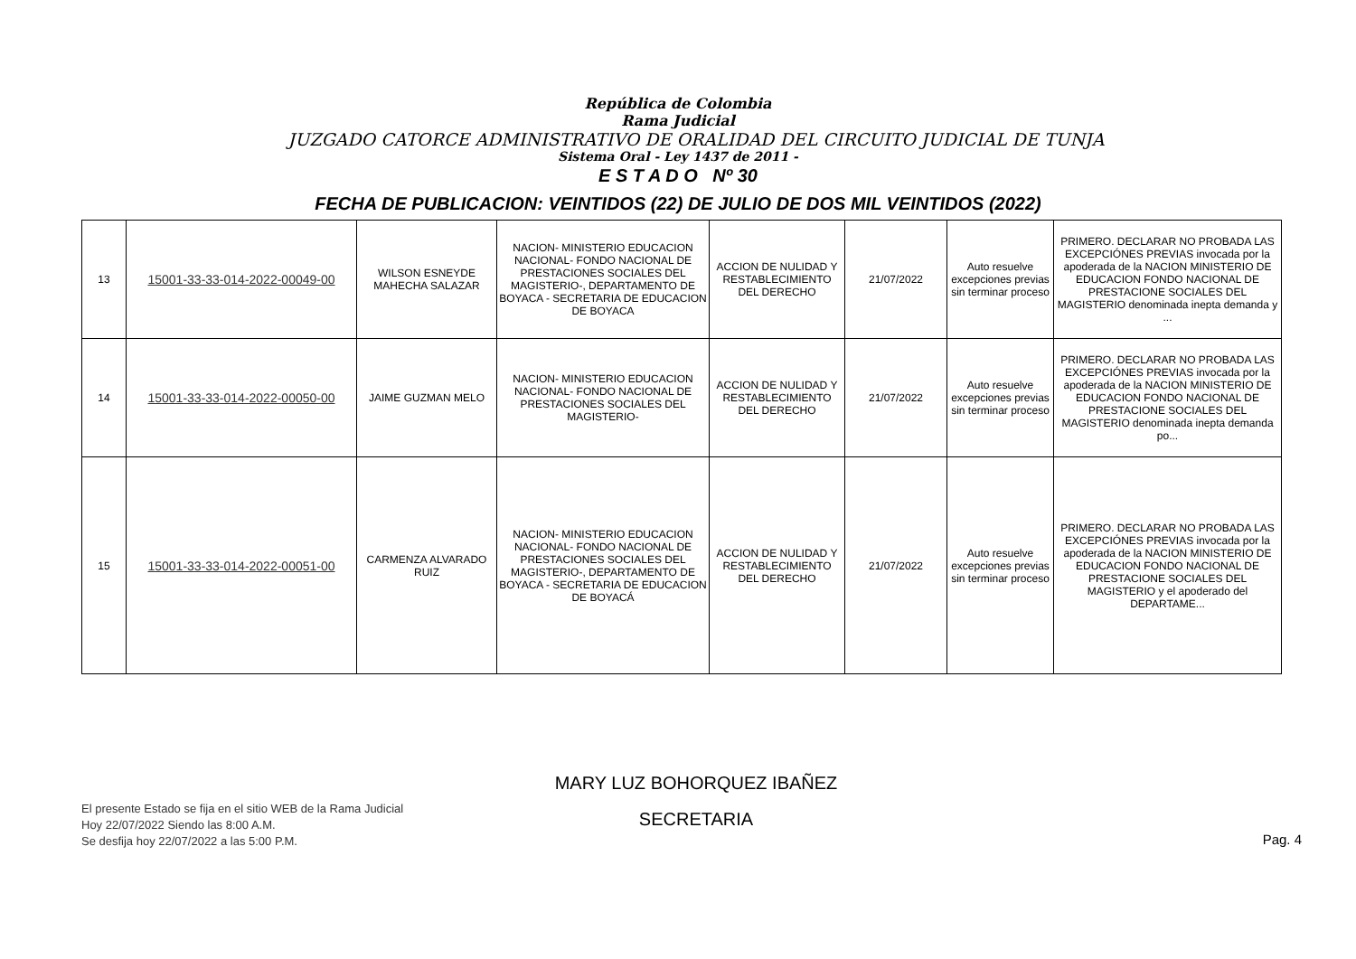República de Colombia
Rama Judicial
JUZGADO CATORCE ADMINISTRATIVO DE ORALIDAD DEL CIRCUITO JUDICIAL DE TUNJA
Sistema Oral - Ley 1437 de 2011 -
E S T A D O Nº 30
FECHA DE PUBLICACION: VEINTIDOS (22) DE JULIO DE DOS MIL VEINTIDOS (2022)
| 13 | 15001-33-33-014-2022-00049-00 | WILSON ESNEYDE MAHECHA SALAZAR | NACION- MINISTERIO EDUCACION NACIONAL- FONDO NACIONAL DE PRESTACIONES SOCIALES DEL MAGISTERIO-, DEPARTAMENTO DE BOYACA - SECRETARIA DE EDUCACION DE BOYACA | ACCION DE NULIDAD Y RESTABLECIMIENTO DEL DERECHO | 21/07/2022 | Auto resuelve excepciones previas sin terminar proceso | PRIMERO. DECLARAR NO PROBADA LAS EXCEPCIÓNES PREVIAS invocada por la apoderada de la NACION MINISTERIO DE EDUCACION FONDO NACIONAL DE PRESTACIONE SOCIALES DEL MAGISTERIO denominada inepta demanda y ... |
| 14 | 15001-33-33-014-2022-00050-00 | JAIME GUZMAN MELO | NACION- MINISTERIO EDUCACION NACIONAL- FONDO NACIONAL DE PRESTACIONES SOCIALES DEL MAGISTERIO- | ACCION DE NULIDAD Y RESTABLECIMIENTO DEL DERECHO | 21/07/2022 | Auto resuelve excepciones previas sin terminar proceso | PRIMERO. DECLARAR NO PROBADA LAS EXCEPCIÓNES PREVIAS invocada por la apoderada de la NACION MINISTERIO DE EDUCACION FONDO NACIONAL DE PRESTACIONE SOCIALES DEL MAGISTERIO denominada inepta demanda po... |
| 15 | 15001-33-33-014-2022-00051-00 | CARMENZA ALVARADO RUIZ | NACION- MINISTERIO EDUCACION NACIONAL- FONDO NACIONAL DE PRESTACIONES SOCIALES DEL MAGISTERIO-, DEPARTAMENTO DE BOYACA - SECRETARIA DE EDUCACION DE BOYACÁ | ACCION DE NULIDAD Y RESTABLECIMIENTO DEL DERECHO | 21/07/2022 | Auto resuelve excepciones previas sin terminar proceso | PRIMERO. DECLARAR NO PROBADA LAS EXCEPCIÓNES PREVIAS invocada por la apoderada de la NACION MINISTERIO DE EDUCACION FONDO NACIONAL DE PRESTACIONE SOCIALES DEL MAGISTERIO y el apoderado del DEPARTAME... |
El presente Estado se fija en el sitio WEB de la Rama Judicial
Hoy 22/07/2022 Siendo las 8:00 A.M.
Se desfija hoy 22/07/2022 a las 5:00 P.M.
MARY LUZ BOHORQUEZ IBAÑEZ
SECRETARIA
Pag. 4